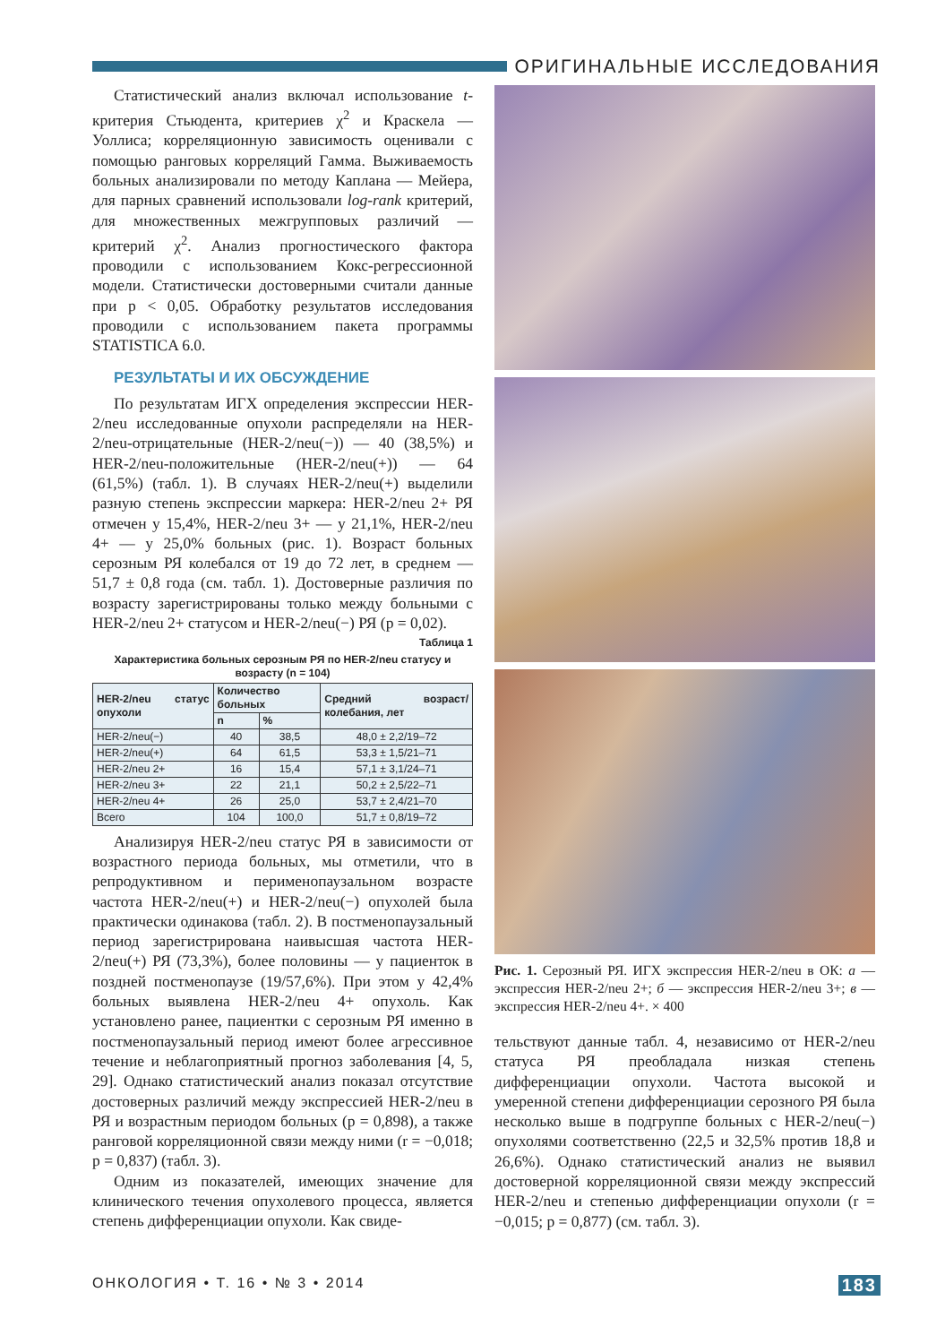ОРИГИНАЛЬНЫЕ ИССЛЕДОВАНИЯ
Статистический анализ включал использование t-критерия Стьюдента, критериев χ<sup>2</sup> и Краскела — Уоллиса; корреляционную зависимость оценивали с помощью ранговых корреляций Гамма. Выживаемость больных анализировали по методу Каплана — Мейера, для парных сравнений использовали log-rank критерий, для множественных межгрупповых различий — критерий χ<sup>2</sup>. Анализ прогностического фактора проводили с использованием Кокс-регрессионной модели. Статистически достоверными считали данные при p < 0,05. Обработку результатов исследования проводили с использованием пакета программы STATISTICA 6.0.
РЕЗУЛЬТАТЫ И ИХ ОБСУЖДЕНИЕ
По результатам ИГХ определения экспрессии HER-2/neu исследованные опухоли распределяли на HER-2/neu-отрицательные (HER-2/neu(−)) — 40 (38,5%) и HER-2/neu-положительные (HER-2/neu(+)) — 64 (61,5%) (табл. 1). В случаях HER-2/neu(+) выделили разную степень экспрессии маркера: HER-2/neu 2+ РЯ отмечен у 15,4%, HER-2/neu 3+ — у 21,1%, HER-2/neu 4+ — у 25,0% больных (рис. 1). Возраст больных серозным РЯ колебался от 19 до 72 лет, в среднем — 51,7 ± 0,8 года (см. табл. 1). Достоверные различия по возрасту зарегистрированы только между больными с HER-2/neu 2+ статусом и HER-2/neu(−) РЯ (p = 0,02).
Таблица 1
Характеристика больных серозным РЯ по HER-2/neu статусу и возрасту (n = 104)
| HER-2/neu статус опухоли | Количество больных | | Средний возраст/ колебания, лет |
| --- | --- | --- | --- |
| | n | % | |
| HER-2/neu(−) | 40 | 38,5 | 48,0 ± 2,2/19–72 |
| HER-2/neu(+) | 64 | 61,5 | 53,3 ± 1,5/21–71 |
| HER-2/neu 2+ | 16 | 15,4 | 57,1 ± 3,1/24–71 |
| HER-2/neu 3+ | 22 | 21,1 | 50,2 ± 2,5/22–71 |
| HER-2/neu 4+ | 26 | 25,0 | 53,7 ± 2,4/21–70 |
| Всего | 104 | 100,0 | 51,7 ± 0,8/19–72 |
Анализируя HER-2/neu статус РЯ в зависимости от возрастного периода больных, мы отметили, что в репродуктивном и перименопаузальном возрасте частота HER-2/neu(+) и HER-2/neu(−) опухолей была практически одинакова (табл. 2). В постменопаузальный период зарегистрирована наивысшая частота HER-2/neu(+) РЯ (73,3%), более половины — у пациенток в поздней постменопаузе (19/57,6%). При этом у 42,4% больных выявлена HER-2/neu 4+ опухоль. Как установлено ранее, пациентки с серозным РЯ именно в постменопаузальный период имеют более агрессивное течение и неблагоприятный прогноз заболевания [4, 5, 29]. Однако статистический анализ показал отсутствие достоверных различий между экспрессией HER-2/neu в РЯ и возрастным периодом больных (p = 0,898), а также ранговой корреляционной связи между ними (r = −0,018; p = 0,837) (табл. 3).
Одним из показателей, имеющих значение для клинического течения опухолевого процесса, является степень дифференциации опухоли. Как свиде-
Рис. 1. Серозный РЯ. ИГХ экспрессия HER-2/neu в ОК: а — экспрессия HER-2/neu 2+; б — экспрессия HER-2/neu 3+; в — экспрессия HER-2/neu 4+. × 400
тельствуют данные табл. 4, независимо от HER-2/neu статуса РЯ преобладала низкая степень дифференциации опухоли. Частота высокой и умеренной степени дифференциации серозного РЯ была несколько выше в подгруппе больных с HER-2/neu(−) опухолями соответственно (22,5 и 32,5% против 18,8 и 26,6%). Однако статистический анализ не выявил достоверной корреляционной связи между экспрессий HER-2/neu и степенью дифференциации опухоли (r = −0,015; p = 0,877) (см. табл. 3).
ОНКОЛОГИЯ • Т. 16 • № 3 • 2014 183